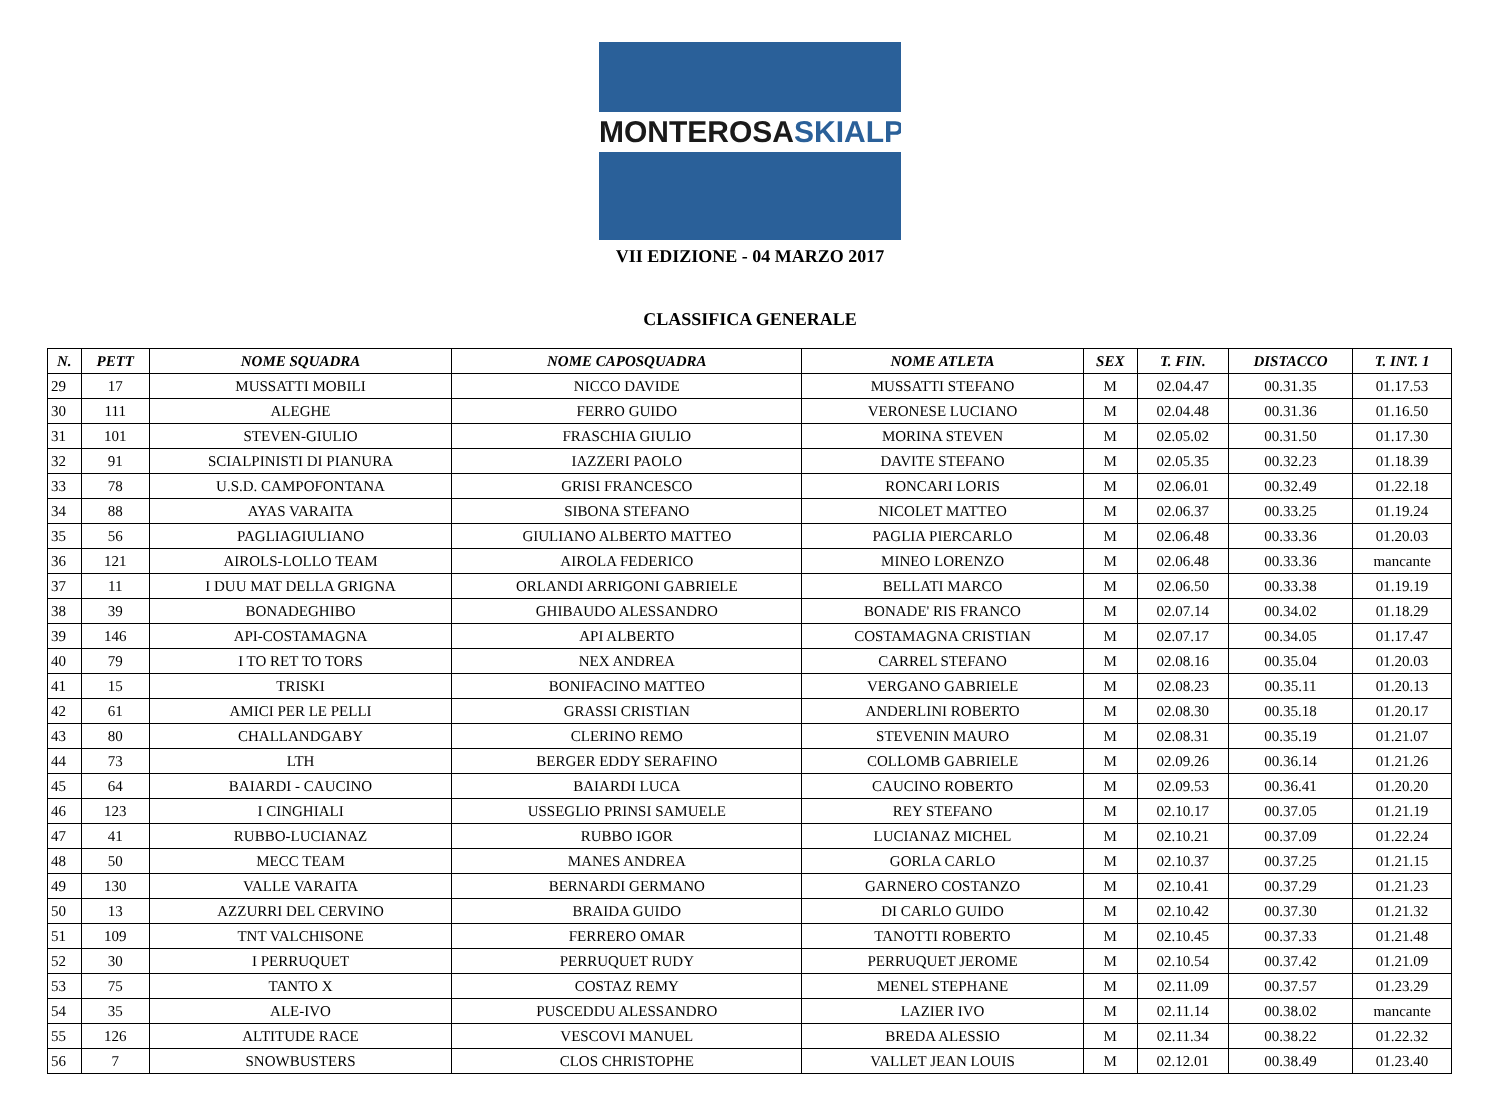MONTEROSASKIALP
VII EDIZIONE - 04 MARZO 2017
CLASSIFICA GENERALE
| N. | PETT | NOME SQUADRA | NOME CAPOSQUADRA | NOME ATLETA | SEX | T. FIN. | DISTACCO | T. INT. 1 |
| --- | --- | --- | --- | --- | --- | --- | --- | --- |
| 29 | 17 | MUSSATTI MOBILI | NICCO DAVIDE | MUSSATTI STEFANO | M | 02.04.47 | 00.31.35 | 01.17.53 |
| 30 | 111 | ALEGHE | FERRO GUIDO | VERONESE LUCIANO | M | 02.04.48 | 00.31.36 | 01.16.50 |
| 31 | 101 | STEVEN-GIULIO | FRASCHIA GIULIO | MORINA STEVEN | M | 02.05.02 | 00.31.50 | 01.17.30 |
| 32 | 91 | SCIALPINISTI DI PIANURA | IAZZERI PAOLO | DAVITE STEFANO | M | 02.05.35 | 00.32.23 | 01.18.39 |
| 33 | 78 | U.S.D. CAMPOFONTANA | GRISI FRANCESCO | RONCARI LORIS | M | 02.06.01 | 00.32.49 | 01.22.18 |
| 34 | 88 | AYAS VARAITA | SIBONA STEFANO | NICOLET MATTEO | M | 02.06.37 | 00.33.25 | 01.19.24 |
| 35 | 56 | PAGLIAGIULIANO | GIULIANO ALBERTO MATTEO | PAGLIA PIERCARLO | M | 02.06.48 | 00.33.36 | 01.20.03 |
| 36 | 121 | AIROLS-LOLLO TEAM | AIROLA FEDERICO | MINEO LORENZO | M | 02.06.48 | 00.33.36 | mancante |
| 37 | 11 | I DUU MAT DELLA GRIGNA | ORLANDI ARRIGONI GABRIELE | BELLATI MARCO | M | 02.06.50 | 00.33.38 | 01.19.19 |
| 38 | 39 | BONADEGHIBO | GHIBAUDO ALESSANDRO | BONADE' RIS FRANCO | M | 02.07.14 | 00.34.02 | 01.18.29 |
| 39 | 146 | API-COSTAMAGNA | API ALBERTO | COSTAMAGNA CRISTIAN | M | 02.07.17 | 00.34.05 | 01.17.47 |
| 40 | 79 | I TO RET TO TORS | NEX ANDREA | CARREL STEFANO | M | 02.08.16 | 00.35.04 | 01.20.03 |
| 41 | 15 | TRISKI | BONIFACINO MATTEO | VERGANO GABRIELE | M | 02.08.23 | 00.35.11 | 01.20.13 |
| 42 | 61 | AMICI PER LE PELLI | GRASSI CRISTIAN | ANDERLINI ROBERTO | M | 02.08.30 | 00.35.18 | 01.20.17 |
| 43 | 80 | CHALLANDGABY | CLERINO REMO | STEVENIN MAURO | M | 02.08.31 | 00.35.19 | 01.21.07 |
| 44 | 73 | LTH | BERGER EDDY SERAFINO | COLLOMB GABRIELE | M | 02.09.26 | 00.36.14 | 01.21.26 |
| 45 | 64 | BAIARDI - CAUCINO | BAIARDI LUCA | CAUCINO ROBERTO | M | 02.09.53 | 00.36.41 | 01.20.20 |
| 46 | 123 | I CINGHIALI | USSEGLIO PRINSI SAMUELE | REY STEFANO | M | 02.10.17 | 00.37.05 | 01.21.19 |
| 47 | 41 | RUBBO-LUCIANAZ | RUBBO IGOR | LUCIANAZ MICHEL | M | 02.10.21 | 00.37.09 | 01.22.24 |
| 48 | 50 | MECC TEAM | MANES ANDREA | GORLA CARLO | M | 02.10.37 | 00.37.25 | 01.21.15 |
| 49 | 130 | VALLE VARAITA | BERNARDI GERMANO | GARNERO COSTANZO | M | 02.10.41 | 00.37.29 | 01.21.23 |
| 50 | 13 | AZZURRI DEL CERVINO | BRAIDA GUIDO | DI CARLO GUIDO | M | 02.10.42 | 00.37.30 | 01.21.32 |
| 51 | 109 | TNT VALCHISONE | FERRERO OMAR | TANOTTI ROBERTO | M | 02.10.45 | 00.37.33 | 01.21.48 |
| 52 | 30 | I PERRUQUET | PERRUQUET RUDY | PERRUQUET JEROME | M | 02.10.54 | 00.37.42 | 01.21.09 |
| 53 | 75 | TANTO X | COSTAZ REMY | MENEL STEPHANE | M | 02.11.09 | 00.37.57 | 01.23.29 |
| 54 | 35 | ALE-IVO | PUSCEDDU ALESSANDRO | LAZIER IVO | M | 02.11.14 | 00.38.02 | mancante |
| 55 | 126 | ALTITUDE RACE | VESCOVI MANUEL | BREDA ALESSIO | M | 02.11.34 | 00.38.22 | 01.22.32 |
| 56 | 7 | SNOWBUSTERS | CLOS CHRISTOPHE | VALLET JEAN LOUIS | M | 02.12.01 | 00.38.49 | 01.23.40 |